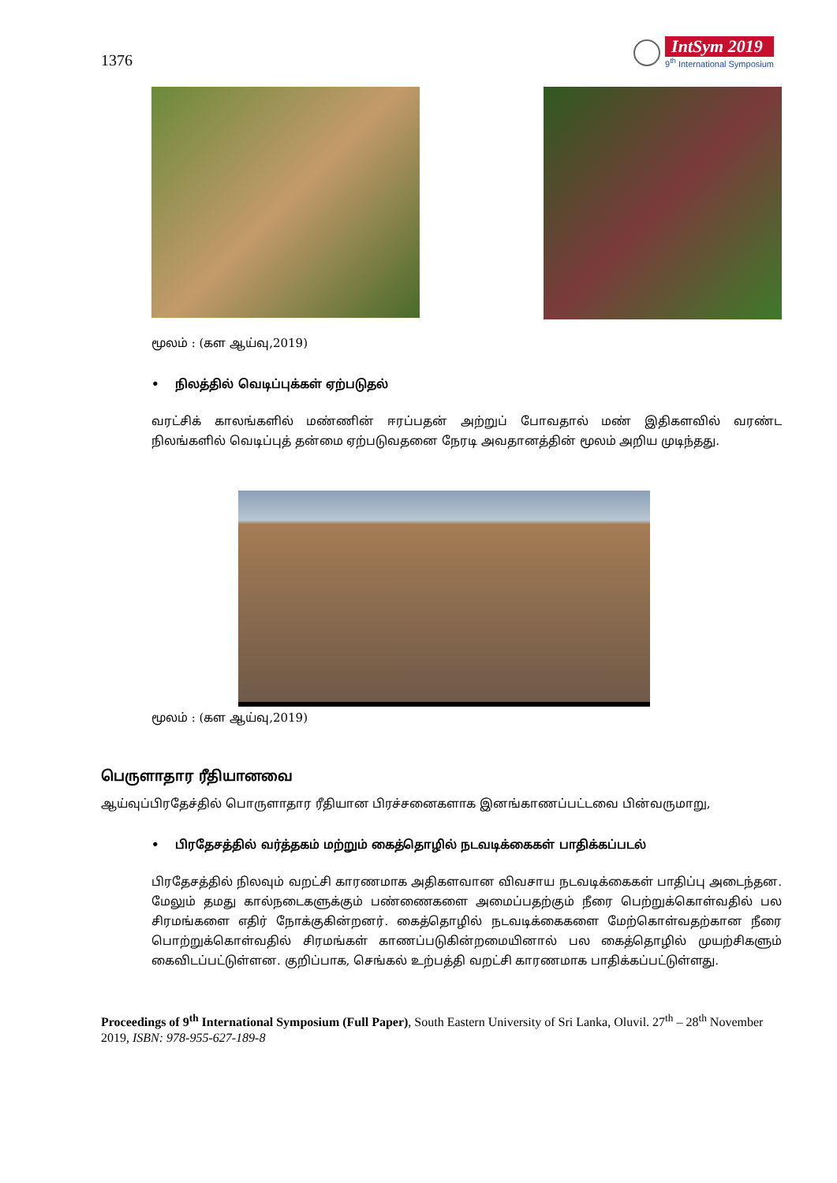1376
IntSym 2019
9<sup>th</sup> International Symposium
மூலம் : (கள ஆய்வு,2019)
• நிலத்தில் வெடிப்புக்கள் ஏற்படுதல்
வரட்சிக் காலங்களில் மண்ணின் ஈரப்பதன் அற்றுப் போவதால் மண் இதிகளவில் வரண்ட நிலங்களில் வெடிப்புத் தன்மை ஏற்படுவதனை நேரடி அவதானத்தின் மூலம் அறிய முடிந்தது.
மூலம் : (கள ஆய்வு,2019)
பெருளாதார ரீதியானவை
ஆய்வுப்பிரதேச்தில் பொருளாதார ரீதியான பிரச்சனைகளாக இனங்காணப்பட்டவை பின்வருமாறு,
• பிரதேசத்தில் வர்த்தகம் மற்றும் கைத்தொழில் நடவடிக்கைகள் பாதிக்கப்படல்
பிரதேசத்தில் நிலவும் வறட்சி காரணமாக அதிகளவான விவசாய நடவடிக்கைகள் பாதிப்பு அடைந்தன. மேலும் தமது கால்நடைகளுக்கும் பண்ணைகளை அமைப்பதற்கும் நீரை பெற்றுக்கொள்வதில் பல சிரமங்களை எதிர் நோக்குகின்றனர். கைத்தொழில் நடவடிக்கைகளை மேற்கொள்வதற்கான நீரை பொற்றுக்கொள்வதில் சிரமங்கள் காணப்படுகின்றமையினால் பல கைத்தொழில் முயற்சிகளும் கைவிடப்பட்டுள்ளன. குறிப்பாக, செங்கல் உற்பத்தி வறட்சி காரணமாக பாதிக்கப்பட்டுள்ளது.
Proceedings of 9<sup>th</sup> International Symposium (Full Paper), South Eastern University of Sri Lanka, Oluvil. 27<sup>th</sup> – 28<sup>th</sup> November 2019, ISBN: 978-955-627-189-8